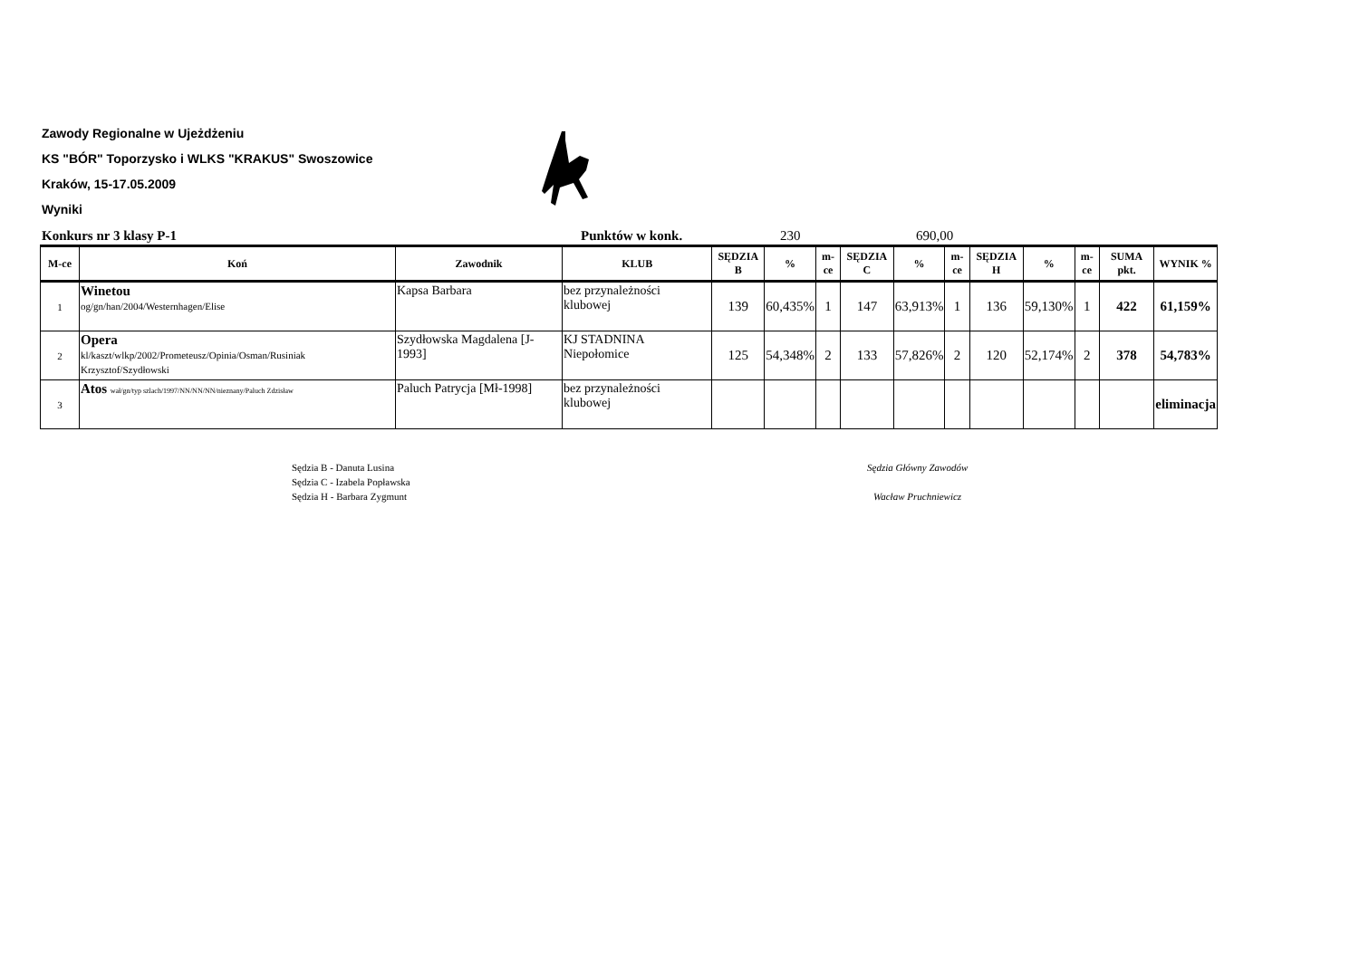Zawody Regionalne w Ujeżdżeniu
KS "BÓR" Toporzysko i WLKS "KRAKUS" Swoszowice
Kraków, 15-17.05.2009
Wyniki
Konkurs nr 3 klasy P-1 Punktów w konk. 230 690,00
| M-ce | Koń | Zawodnik | KLUB | SĘDZIA B | % | m-ce | SĘDZIA C | % | m-ce | SĘDZIA H | % | m-ce | SUMA pkt. | WYNIK % |
| --- | --- | --- | --- | --- | --- | --- | --- | --- | --- | --- | --- | --- | --- | --- |
| 1 | Winetou og/gn/han/2004/Westernhagen/Elise | Kapsa Barbara | bez przynależności klubowej | 139 | 60,435% | 1 | 147 | 63,913% | 1 | 136 | 59,130% | 1 | 422 | 61,159% |
| 2 | Opera kl/kaszt/wlkp/2002/Prometeusz/Opinia/Osman/Rusiniak Krzysztof/Szydłowski | Szydłowska Magdalena [J-1993] | KJ STADNINA Niepołomice | 125 | 54,348% | 2 | 133 | 57,826% | 2 | 120 | 52,174% | 2 | 378 | 54,783% |
| 3 | Atos wał/gn/typ szlach/1997/NN/NN/NN/nieznany/Paluch Zdzisław | Paluch Patrycja [Mł-1998] | bez przynależności klubowej | | | | | | | | | | | eliminacja |
Sędzia B - Danuta Lusina
Sędzia C - Izabela Popławska
Sędzia H - Barbara Zygmunt
Sędzia Główny Zawodów
Wacław Pruchniewicz